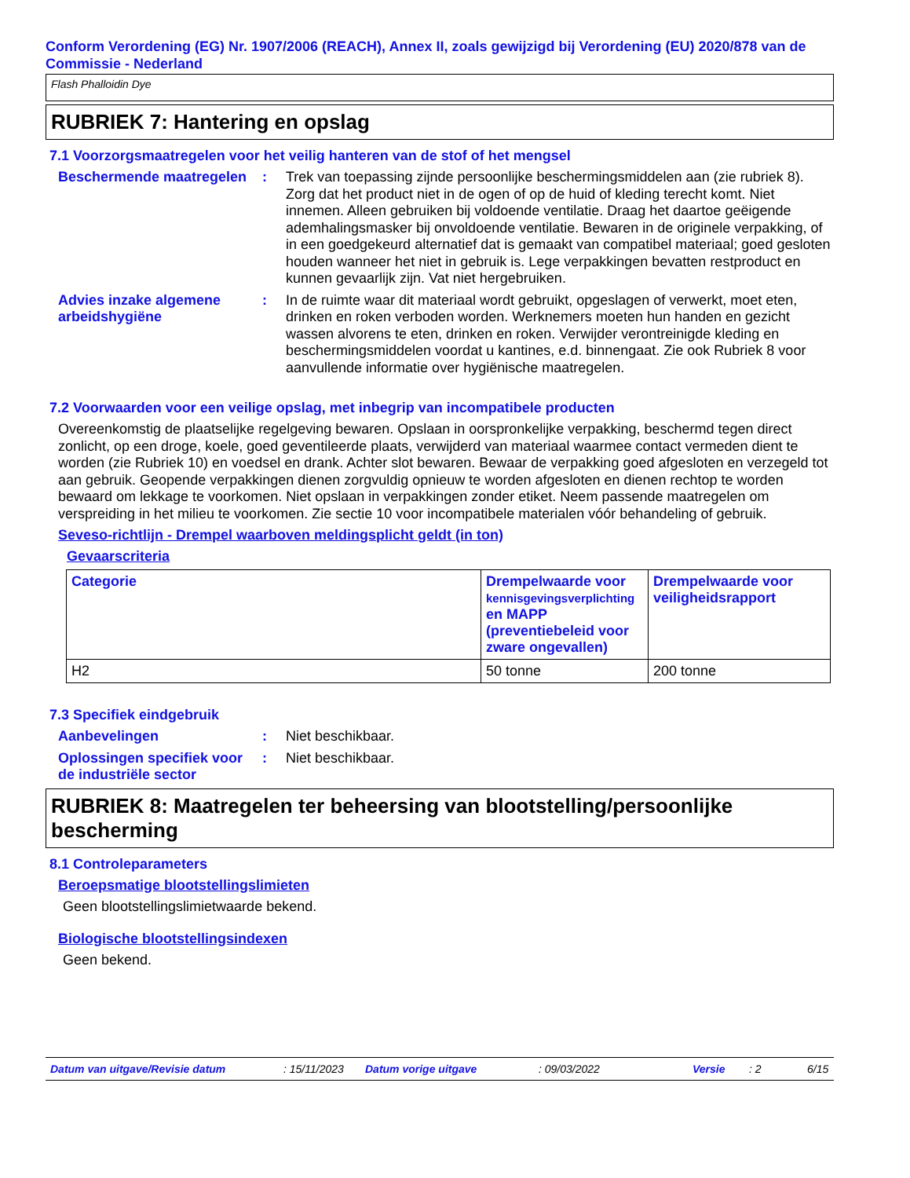Conform Verordening (EG) Nr. 1907/2006 (REACH), Annex II, zoals gewijzigd bij Verordening (EU) 2020/878 van de Commissie - Nederland
Flash Phalloidin Dye
RUBRIEK 7: Hantering en opslag
7.1 Voorzorgsmaatregelen voor het veilig hanteren van de stof of het mengsel
Beschermende maatregelen : Trek van toepassing zijnde persoonlijke beschermingsmiddelen aan (zie rubriek 8). Zorg dat het product niet in de ogen of op de huid of kleding terecht komt. Niet innemen. Alleen gebruiken bij voldoende ventilatie. Draag het daartoe geëigende ademhalingsmasker bij onvoldoende ventilatie. Bewaren in de originele verpakking, of in een goedgekeurd alternatief dat is gemaakt van compatibel materiaal; goed gesloten houden wanneer het niet in gebruik is. Lege verpakkingen bevatten restproduct en kunnen gevaarlijk zijn. Vat niet hergebruiken.
Advies inzake algemene arbeidshygiëne
: In de ruimte waar dit materiaal wordt gebruikt, opgeslagen of verwerkt, moet eten, drinken en roken verboden worden. Werknemers moeten hun handen en gezicht wassen alvorens te eten, drinken en roken. Verwijder verontreinigde kleding en beschermingsmiddelen voordat u kantines, e.d. binnengaat. Zie ook Rubriek 8 voor aanvullende informatie over hygiënische maatregelen.
7.2 Voorwaarden voor een veilige opslag, met inbegrip van incompatibele producten
Overeenkomstig de plaatselijke regelgeving bewaren. Opslaan in oorspronkelijke verpakking, beschermd tegen direct zonlicht, op een droge, koele, goed geventileerde plaats, verwijderd van materiaal waarmee contact vermeden dient te worden (zie Rubriek 10) en voedsel en drank. Achter slot bewaren. Bewaar de verpakking goed afgesloten en verzegeld tot aan gebruik. Geopende verpakkingen dienen zorgvuldig opnieuw te worden afgesloten en dienen rechtop te worden bewaard om lekkage te voorkomen. Niet opslaan in verpakkingen zonder etiket. Neem passende maatregelen om verspreiding in het milieu te voorkomen. Zie sectie 10 voor incompatibele materialen vóór behandeling of gebruik.
Seveso-richtlijn - Drempel waarboven meldingsplicht geldt (in ton)
Gevaarscriteria
| Categorie | Drempelwaarde voor kennisgevingsverplichting en MAPP (preventiebeleid voor zware ongevallen) | Drempelwaarde voor veiligheidsrapport |
| --- | --- | --- |
| H2 | 50 tonne | 200 tonne |
7.3 Specifiek eindgebruik
Aanbevelingen : Niet beschikbaar.
Oplossingen specifiek voor de industriële sector
: Niet beschikbaar.
RUBRIEK 8: Maatregelen ter beheersing van blootstelling/persoonlijke bescherming
8.1 Controleparameters
Beroepsmatige blootstellingslimieten
Geen blootstellingslimietwaarde bekend.
Biologische blootstellingsindexen
Geen bekend.
Datum van uitgave/Revisie datum: 15/11/2023 Datum vorige uitgave: 09/03/2022 Versie: 2 6/15